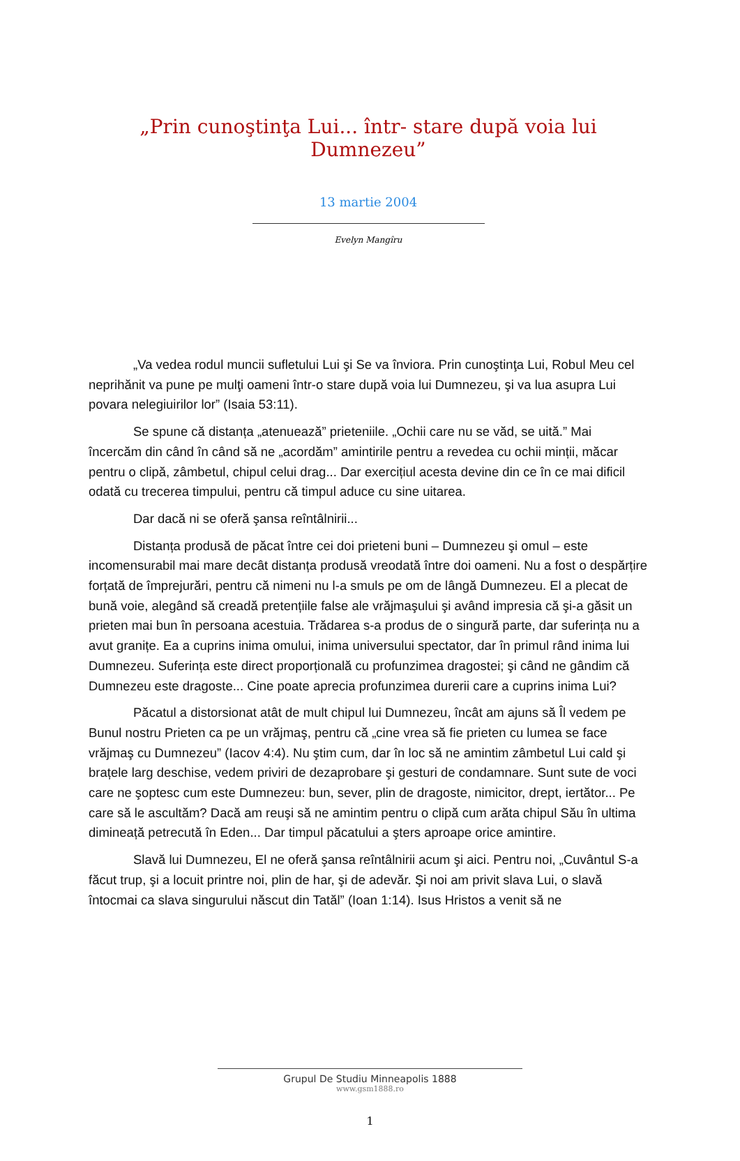„Prin cunoştinţa Lui... într- stare după voia lui Dumnezeu”
13 martie 2004
Evelyn Mangîru
„Va vedea rodul muncii sufletului Lui şi Se va înviora. Prin cunoştinţa Lui, Robul Meu cel neprihănit va pune pe mulţi oameni într-o stare după voia lui Dumnezeu, şi va lua asupra Lui povara nelegiuirilor lor” (Isaia 53:11).
Se spune că distanța „atenuează” prieteniile. „Ochii care nu se văd, se uită.” Mai încercăm din când în când să ne „acordăm” amintirile pentru a revedea cu ochii minții, măcar pentru o clipă, zâmbetul, chipul celui drag... Dar exercițiul acesta devine din ce în ce mai dificil odată cu trecerea timpului, pentru că timpul aduce cu sine uitarea.
Dar dacă ni se oferă şansa reîntâlnirii...
Distanța produsă de păcat între cei doi prieteni buni – Dumnezeu şi omul – este incomensurabil mai mare decât distanța produsă vreodată între doi oameni. Nu a fost o despărțire forțată de împrejurări, pentru că nimeni nu l-a smuls pe om de lângă Dumnezeu. El a plecat de bună voie, alegând să creadă pretențiile false ale vrăjmaşului şi având impresia că şi-a găsit un prieten mai bun în persoana acestuia. Trădarea s-a produs de o singură parte, dar suferința nu a avut granițe. Ea a cuprins inima omului, inima universului spectator, dar în primul rând inima lui Dumnezeu. Suferința este direct proporțională cu profunzimea dragostei; şi când ne gândim că Dumnezeu este dragoste... Cine poate aprecia profunzimea durerii care a cuprins inima Lui?
Păcatul a distorsionat atât de mult chipul lui Dumnezeu, încât am ajuns să Îl vedem pe Bunul nostru Prieten ca pe un vrăjmaş, pentru că „cine vrea să fie prieten cu lumea se face vrăjmaş cu Dumnezeu” (Iacov 4:4). Nu ştim cum, dar în loc să ne amintim zâmbetul Lui cald şi brațele larg deschise, vedem priviri de dezaprobare şi gesturi de condamnare. Sunt sute de voci care ne şoptesc cum este Dumnezeu: bun, sever, plin de dragoste, nimicitor, drept, iertător... Pe care să le ascultăm? Dacă am reuşi să ne amintim pentru o clipă cum arăta chipul Său în ultima dimineață petrecută în Eden... Dar timpul păcatului a şters aproape orice amintire.
Slavă lui Dumnezeu, El ne oferă şansa reîntâlnirii acum şi aici. Pentru noi, „Cuvântul S-a făcut trup, şi a locuit printre noi, plin de har, şi de adevăr. Şi noi am privit slava Lui, o slavă întocmai ca slava singurului născut din Tatăl” (Ioan 1:14). Isus Hristos a venit să ne
Grupul De Studiu Minneapolis 1888
www.gsm1888.ro
1